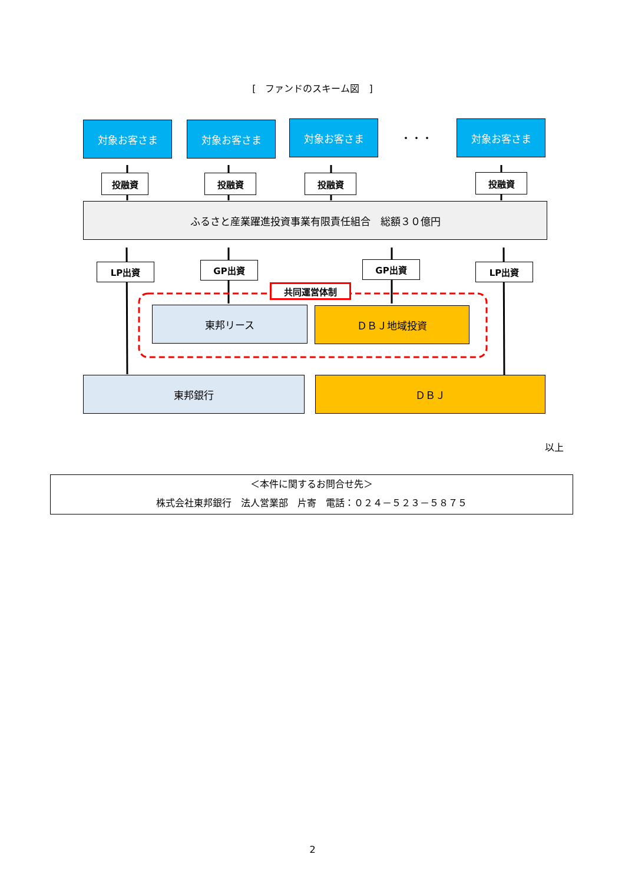[　ファンドのスキーム図　]
対象お客さま 対象お客さま 対象お客さま
・・・
対象お客さま
投融資 投融資 投融資 投融資
ふるさと産業躍進投資事業有限責任組合　総額３０億円
LP出資 GP出資 GP出資 LP出資
共同運営体制
東邦リース ＤＢＪ地域投資
東邦銀行 ＤＢＪ
以上
＜本件に関するお問合せ先＞
株式会社東邦銀行　法人営業部　片寄　電話：０２４－５２３－５８７５
2